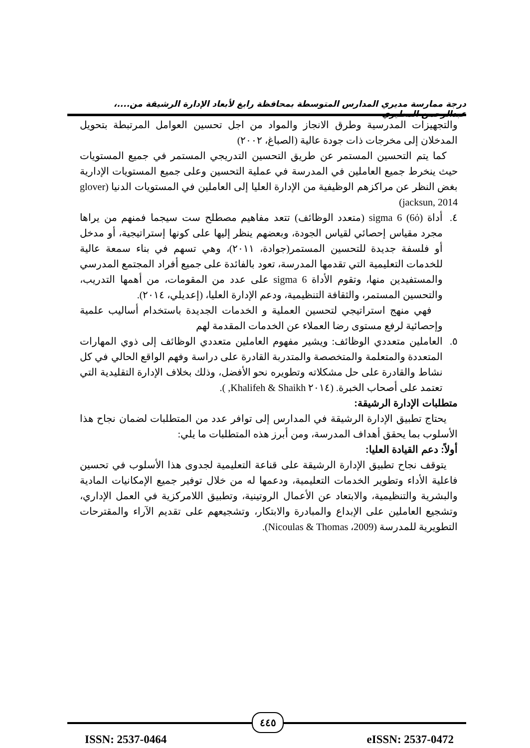درجة ممارسة مديري المدارس المتوسطة بمحافظة رابغ لأبعاد الإدارة الرشيقة من....، عبدالرحمن المطيري
والتجهيزات المدرسية وطرق الانجاز والمواد من اجل تحسين العوامل المرتبطة بتحويل المدخلان إلى مخرجات ذات جودة عالية (الصباغ، ٢٠٠٢)
كما يتم التحسين المستمر عن طريق التحسين التدريجي المستمر في جميع المستويات حيث ينخرط جميع العاملين في المدرسة في عملية التحسين وعلى جميع المستويات الإدارية بغض النظر عن مراكزهم الوظيفية من الإدارة العليا إلى العاملين في المستويات الدنيا (glover jacksun, 2014)
٤. أداة sigma 6 (6ό) (متعدد الوظائف) تتعد مفاهيم مصطلح ست سيجما فمنهم من يراها مجرد مقياس إحصائي لقياس الجودة، وبعضهم ينظر إليها على كونها إستراتيجية، أو مدخل أو فلسفة جديدة للتحسين المستمر(جوادة، ٢٠١١)، وهي تسهم في بناء سمعة عالية للخدمات التعليمية التي تقدمها المدرسة، تعود بالفائدة على جميع أفراد المجتمع المدرسي والمستفيدين منها، وتقوم الأداة sigma 6 على عدد من المقومات، من أهمها التدريب، والتحسين المستمر، والثقافة التنظيمية، ودعم الإدارة العليا، (إعديلي، ٢٠١٤).
فهي منهج استراتيجي لتحسين العملية و الخدمات الجديدة باستخدام أساليب علمية وإحصائية لرفع مستوى رضا العملاء عن الخدمات المقدمة لهم
٥. العاملين متعددي الوظائف: ويشير مفهوم العاملين متعددي الوظائف إلى ذوي المهارات المتعددة والمتعلمة والمتخصصة والمتدربة القادرة على دراسة وفهم الواقع الحالي في كل نشاط والقادرة على حل مشكلاته وتطويره نحو الأفضل، وذلك بخلاف الإدارة التقليدية التي تعتمد على أصحاب الخبرة. (٢٠١٤ Khalifeh & Shaikh, ).
متطلبات الإدارة الرشيقة:
يحتاج تطبيق الإدارة الرشيقة في المدارس إلى توافر عدد من المتطلبات لضمان نجاح هذا الأسلوب بما يحقق أهداف المدرسة، ومن أبرز هذه المتطلبات ما يلي:
أولاً: دعم القيادة العليا:
يتوقف نجاح تطبيق الإدارة الرشيقة على قناعة التعليمية لجدوى هذا الأسلوب في تحسين فاعلية الأداء وتطوير الخدمات التعليمية، ودعمها له من خلال توفير جميع الإمكانيات المادية والبشرية والتنظيمية، والابتعاد عن الأعمال الروتينية، وتطبيق اللامركزية في العمل الإداري، وتشجيع العاملين على الإبداع والمبادرة والابتكار، وتشجيعهم على تقديم الآراء والمقترحات التطويرية للمدرسة (2009، Nicoulas & Thomas).
٤٤٥
ISSN: 2537-0464 eISSN: 2537-0472